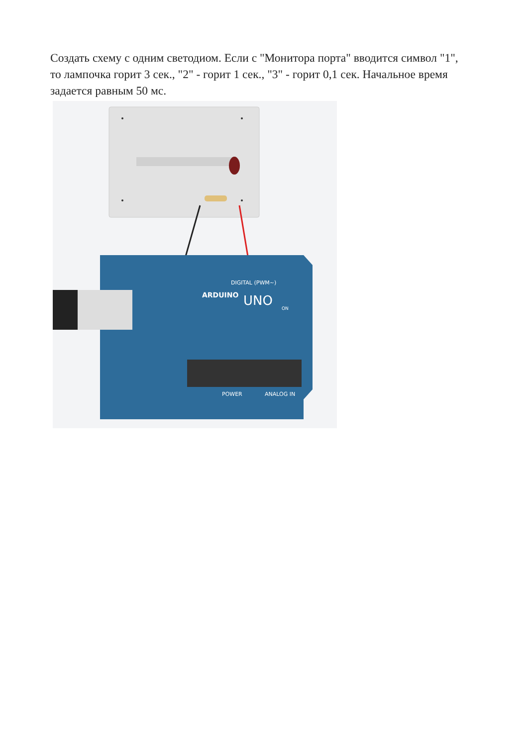Создать схему с одним светодиом. Если с "Монитора порта" вводится символ "1", то лампочка горит 3 сек., "2" - горит 1 сек., "3" - горит 0,1 сек. Начальное время задается равным 50 мс.
ARDUINO
UNO
DIGITAL (PWM~)
POWER
ANALOG IN
ON